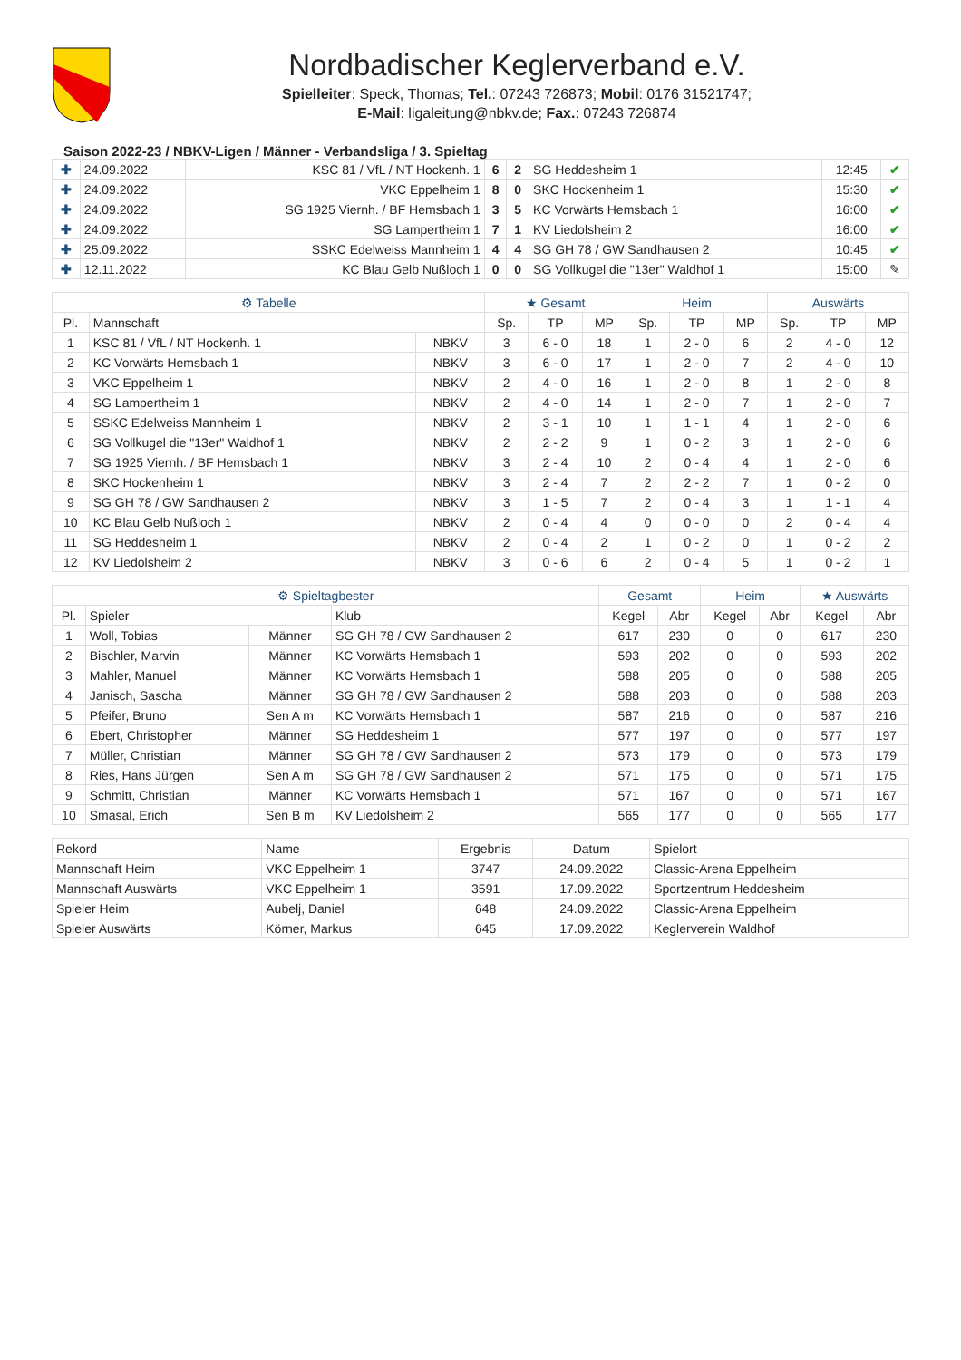Nordbadischer Keglerverband e.V.
Spielleiter: Speck, Thomas; Tel.: 07243 726873; Mobil: 0176 31521747;
E-Mail: ligaleitung@nbkv.de; Fax.: 07243 726874
Saison 2022-23 / NBKV-Ligen / Männer - Verbandsliga / 3. Spieltag
| ✚ | 24.09.2022 | KSC 81 / VfL / NT Hockenh. 1 | 6 | 2 | SG Heddesheim 1 | 12:45 | ✔ |
| ✚ | 24.09.2022 | VKC Eppelheim 1 | 8 | 0 | SKC Hockenheim 1 | 15:30 | ✔ |
| ✚ | 24.09.2022 | SG 1925 Viernh. / BF Hemsbach 1 | 3 | 5 | KC Vorwärts Hemsbach 1 | 16:00 | ✔ |
| ✚ | 24.09.2022 | SG Lampertheim 1 | 7 | 1 | KV Liedolsheim 2 | 16:00 | ✔ |
| ✚ | 25.09.2022 | SSKC Edelweiss Mannheim 1 | 4 | 4 | SG GH 78 / GW Sandhausen 2 | 10:45 | ✔ |
| ✚ | 12.11.2022 | KC Blau Gelb Nußloch 1 | 0 | 0 | SG Vollkugel die "13er" Waldhof 1 | 15:00 | ✎ |
| ⚙ Tabelle | | | ★ Gesamt | | | Heim | | | Auswärts | | |
| --- | --- | --- | --- | --- | --- | --- | --- | --- | --- | --- | --- |
| Pl. | Mannschaft | | Sp. | TP | MP | Sp. | TP | MP | Sp. | TP | MP |
| 1 | KSC 81 / VfL / NT Hockenh. 1 | NBKV | 3 | 6 - 0 | 18 | 1 | 2 - 0 | 6 | 2 | 4 - 0 | 12 |
| 2 | KC Vorwärts Hemsbach 1 | NBKV | 3 | 6 - 0 | 17 | 1 | 2 - 0 | 7 | 2 | 4 - 0 | 10 |
| 3 | VKC Eppelheim 1 | NBKV | 2 | 4 - 0 | 16 | 1 | 2 - 0 | 8 | 1 | 2 - 0 | 8 |
| 4 | SG Lampertheim 1 | NBKV | 2 | 4 - 0 | 14 | 1 | 2 - 0 | 7 | 1 | 2 - 0 | 7 |
| 5 | SSKC Edelweiss Mannheim 1 | NBKV | 2 | 3 - 1 | 10 | 1 | 1 - 1 | 4 | 1 | 2 - 0 | 6 |
| 6 | SG Vollkugel die "13er" Waldhof 1 | NBKV | 2 | 2 - 2 | 9 | 1 | 0 - 2 | 3 | 1 | 2 - 0 | 6 |
| 7 | SG 1925 Viernh. / BF Hemsbach 1 | NBKV | 3 | 2 - 4 | 10 | 2 | 0 - 4 | 4 | 1 | 2 - 0 | 6 |
| 8 | SKC Hockenheim 1 | NBKV | 3 | 2 - 4 | 7 | 2 | 2 - 2 | 7 | 1 | 0 - 2 | 0 |
| 9 | SG GH 78 / GW Sandhausen 2 | NBKV | 3 | 1 - 5 | 7 | 2 | 0 - 4 | 3 | 1 | 1 - 1 | 4 |
| 10 | KC Blau Gelb Nußloch 1 | NBKV | 2 | 0 - 4 | 4 | 0 | 0 - 0 | 0 | 2 | 0 - 4 | 4 |
| 11 | SG Heddesheim 1 | NBKV | 2 | 0 - 4 | 2 | 1 | 0 - 2 | 0 | 1 | 0 - 2 | 2 |
| 12 | KV Liedolsheim 2 | NBKV | 3 | 0 - 6 | 6 | 2 | 0 - 4 | 5 | 1 | 0 - 2 | 1 |
| ⚙ Spieltagbester | | | | Gesamt | | Heim | | ★ Auswärts | |
| --- | --- | --- | --- | --- | --- | --- | --- | --- | --- |
| Pl. | Spieler | | Klub | Kegel | Abr | Kegel | Abr | Kegel | Abr |
| 1 | Woll, Tobias | Männer | SG GH 78 / GW Sandhausen 2 | 617 | 230 | 0 | 0 | 617 | 230 |
| 2 | Bischler, Marvin | Männer | KC Vorwärts Hemsbach 1 | 593 | 202 | 0 | 0 | 593 | 202 |
| 3 | Mahler, Manuel | Männer | KC Vorwärts Hemsbach 1 | 588 | 205 | 0 | 0 | 588 | 205 |
| 4 | Janisch, Sascha | Männer | SG GH 78 / GW Sandhausen 2 | 588 | 203 | 0 | 0 | 588 | 203 |
| 5 | Pfeifer, Bruno | Sen A m | KC Vorwärts Hemsbach 1 | 587 | 216 | 0 | 0 | 587 | 216 |
| 6 | Ebert, Christopher | Männer | SG Heddesheim 1 | 577 | 197 | 0 | 0 | 577 | 197 |
| 7 | Müller, Christian | Männer | SG GH 78 / GW Sandhausen 2 | 573 | 179 | 0 | 0 | 573 | 179 |
| 8 | Ries, Hans Jürgen | Sen A m | SG GH 78 / GW Sandhausen 2 | 571 | 175 | 0 | 0 | 571 | 175 |
| 9 | Schmitt, Christian | Männer | KC Vorwärts Hemsbach 1 | 571 | 167 | 0 | 0 | 571 | 167 |
| 10 | Smasal, Erich | Sen B m | KV Liedolsheim 2 | 565 | 177 | 0 | 0 | 565 | 177 |
| Rekord | Name | Ergebnis | Datum | Spielort |
| --- | --- | --- | --- | --- |
| Mannschaft Heim | VKC Eppelheim 1 | 3747 | 24.09.2022 | Classic-Arena Eppelheim |
| Mannschaft Auswärts | VKC Eppelheim 1 | 3591 | 17.09.2022 | Sportzentrum Heddesheim |
| Spieler Heim | Aubelj, Daniel | 648 | 24.09.2022 | Classic-Arena Eppelheim |
| Spieler Auswärts | Körner, Markus | 645 | 17.09.2022 | Keglerverein Waldhof |